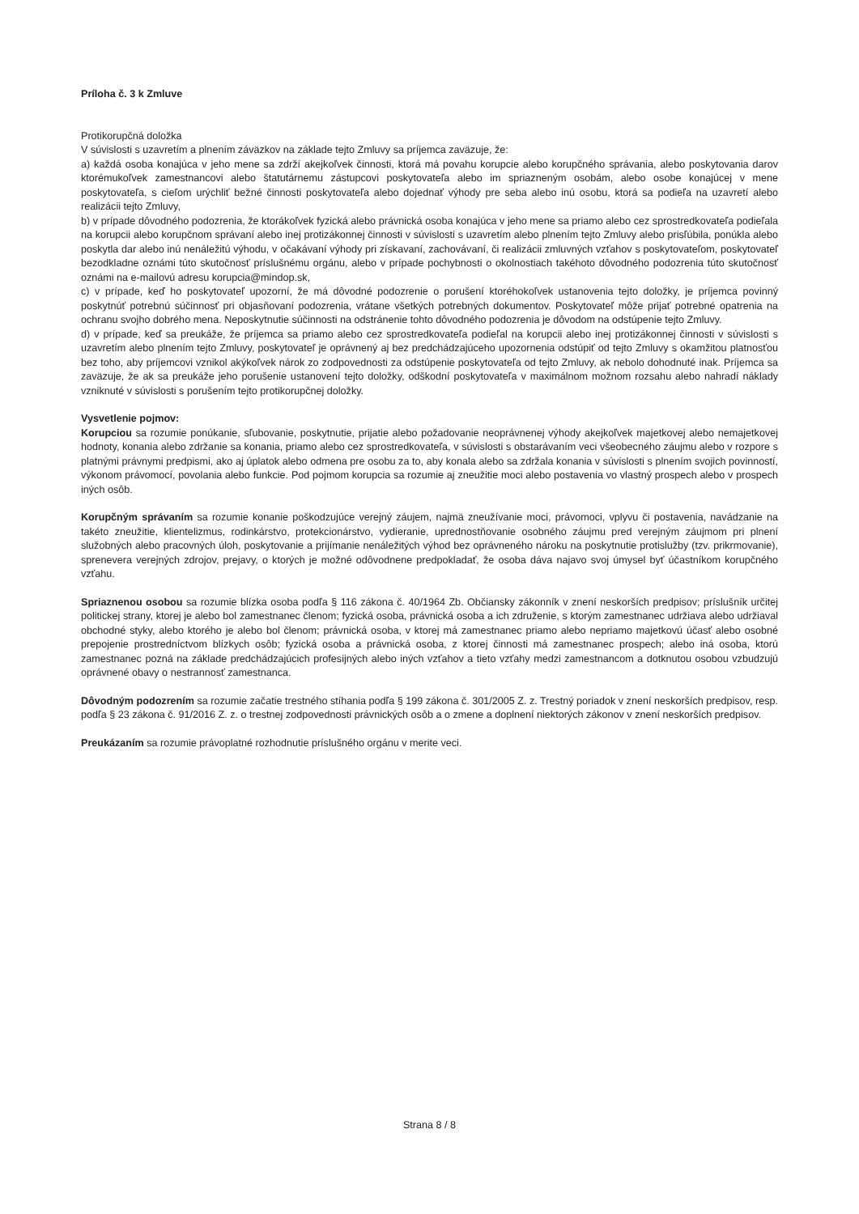Príloha č. 3 k Zmluve
Protikorupčná doložka
V súvislosti s uzavretím a plnením záväzkov na základe tejto Zmluvy sa príjemca zaväzuje, že:
a) každá osoba konajúca v jeho mene sa zdrží akejkoľvek činnosti, ktorá má povahu korupcie alebo korupčného správania, alebo poskytovania darov ktorémukoľvek zamestnancovi alebo štatutárnemu zástupcovi poskytovateľa alebo im spriazneným osobám, alebo osobe konajúcej v mene poskytovateľa, s cieľom urýchliť bežné činnosti poskytovateľa alebo dojednať výhody pre seba alebo inú osobu, ktorá sa podieľa na uzavretí alebo realizácii tejto Zmluvy,
b) v prípade dôvodného podozrenia, že ktorákoľvek fyzická alebo právnická osoba konajúca v jeho mene sa priamo alebo cez sprostredkovateľa podieľala na korupcii alebo korupčnom správaní alebo inej protizákonnej činnosti v súvislosti s uzavretím alebo plnením tejto Zmluvy alebo prisľúbila, ponúkla alebo poskytla dar alebo inú nenáležitú výhodu, v očakávaní výhody pri získavaní, zachovávaní, či realizácii zmluvných vzťahov s poskytovateľom, poskytovateľ bezodkladne oznámi túto skutočnosť príslušnému orgánu, alebo v prípade pochybnosti o okolnostiach takéhoto dôvodného podozrenia túto skutočnosť oznámi na e-mailovú adresu korupcia@mindop.sk,
c) v prípade, keď ho poskytovateľ upozorní, že má dôvodné podozrenie o porušení ktoréhokoľvek ustanovenia tejto doložky, je príjemca povinný poskytnúť potrebnú súčinnosť pri objasňovaní podozrenia, vrátane všetkých potrebných dokumentov. Poskytovateľ môže prijať potrebné opatrenia na ochranu svojho dobrého mena. Neposkytnutie súčinnosti na odstránenie tohto dôvodného podozrenia je dôvodom na odstúpenie tejto Zmluvy.
d) v prípade, keď sa preukáže, že príjemca sa priamo alebo cez sprostredkovateľa podieľal na korupcii alebo inej protizákonnej činnosti v súvislosti s uzavretím alebo plnením tejto Zmluvy, poskytovateľ je oprávnený aj bez predchádzajúceho upozornenia odstúpiť od tejto Zmluvy s okamžitou platnosťou bez toho, aby príjemcovi vznikol akýkoľvek nárok zo zodpovednosti za odstúpenie poskytovateľa od tejto Zmluvy, ak nebolo dohodnuté inak. Príjemca sa zaväzuje, že ak sa preukáže jeho porušenie ustanovení tejto doložky, odškodní poskytovateľa v maximálnom možnom rozsahu alebo nahradí náklady vzniknuté v súvislosti s porušením tejto protikorupčnej doložky.
Vysvetlenie pojmov:
Korupciou sa rozumie ponúkanie, sľubovanie, poskytnutie, prijatie alebo požadovanie neoprávnenej výhody akejkoľvek majetkovej alebo nemajetkovej hodnoty, konania alebo zdržanie sa konania, priamo alebo cez sprostredkovateľa, v súvislosti s obstarávaním veci všeobecného záujmu alebo v rozpore s platnými právnymi predpismi, ako aj úplatok alebo odmena pre osobu za to, aby konala alebo sa zdržala konania v súvislosti s plnením svojich povinností, výkonom právomocí, povolania alebo funkcie. Pod pojmom korupcia sa rozumie aj zneužitie moci alebo postavenia vo vlastný prospech alebo v prospech iných osôb.
Korupčným správaním sa rozumie konanie poškodzujúce verejný záujem, najmä zneužívanie moci, právomoci, vplyvu či postavenia, navádzanie na takéto zneužitie, klientelizmus, rodinkárstvo, protekcionárstvo, vydieranie, uprednostňovanie osobného záujmu pred verejným záujmom pri plnení služobných alebo pracovných úloh, poskytovanie a prijímanie nenáležitých výhod bez oprávneného nároku na poskytnutie protislužby (tzv. prikrmovanie), sprenevera verejných zdrojov, prejavy, o ktorých je možné odôvodnene predpokladať, že osoba dáva najavo svoj úmysel byť účastníkom korupčného vzťahu.
Spriaznenou osobou sa rozumie blízka osoba podľa § 116 zákona č. 40/1964 Zb. Občiansky zákonník v znení neskorších predpisov; príslušník určitej politickej strany, ktorej je alebo bol zamestnanec členom; fyzická osoba, právnická osoba a ich združenie, s ktorým zamestnanec udržiava alebo udržiaval obchodné styky, alebo ktorého je alebo bol členom; právnická osoba, v ktorej má zamestnanec priamo alebo nepriamo majetkovú účasť alebo osobné prepojenie prostredníctvom blízkych osôb; fyzická osoba a právnická osoba, z ktorej činnosti má zamestnanec prospech; alebo iná osoba, ktorú zamestnanec pozná na základe predchádzajúcich profesijných alebo iných vzťahov a tieto vzťahy medzi zamestnancom a dotknutou osobou vzbudzujú oprávnené obavy o nestrannosť zamestnanca.
Dôvodným podozrením sa rozumie začatie trestného stíhania podľa § 199 zákona č. 301/2005 Z. z. Trestný poriadok v znení neskorších predpisov, resp. podľa § 23 zákona č. 91/2016 Z. z. o trestnej zodpovednosti právnických osôb a o zmene a doplnení niektorých zákonov v znení neskorších predpisov.
Preukázaním sa rozumie právoplatné rozhodnutie príslušného orgánu v merite veci.
Strana 8 / 8